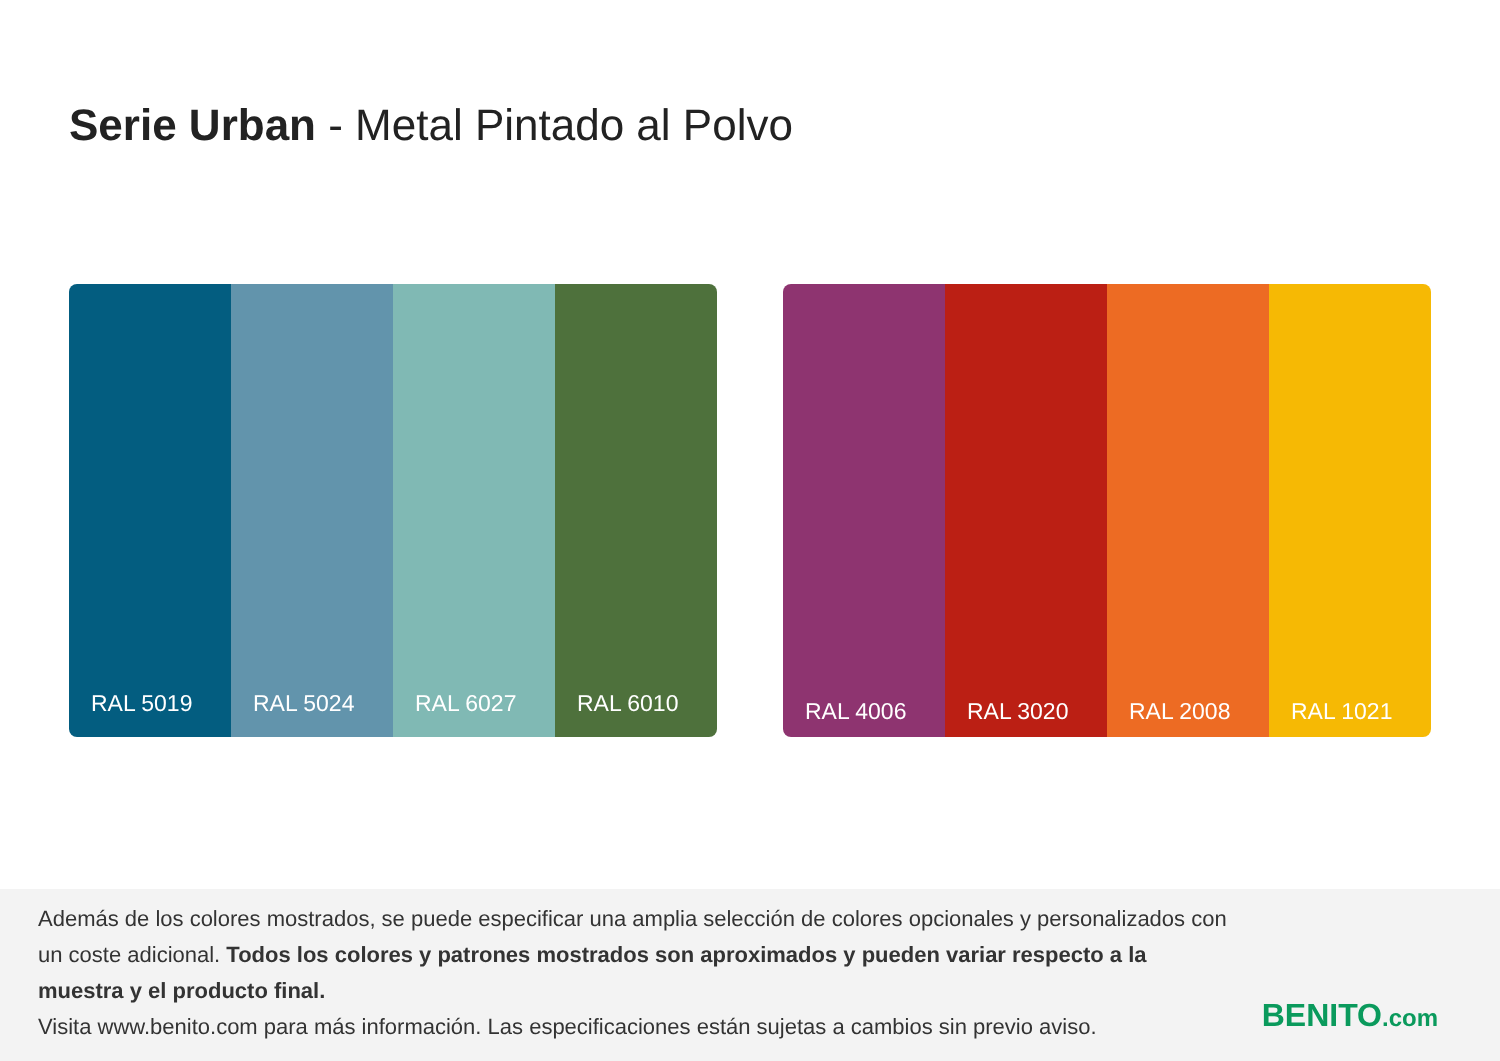Serie Urban - Metal Pintado al Polvo
RAL 5019 RAL 5024 RAL 6027 RAL 6010
RAL 4006 RAL 3020 RAL 2008 RAL 1021
Además de los colores mostrados, se puede especificar una amplia selección de colores opcionales y personalizados con un coste adicional. Todos los colores y patrones mostrados son aproximados y pueden variar respecto a la muestra y el producto final.
Visita www.benito.com para más información. Las especificaciones están sujetas a cambios sin previo aviso.
BENITO.com